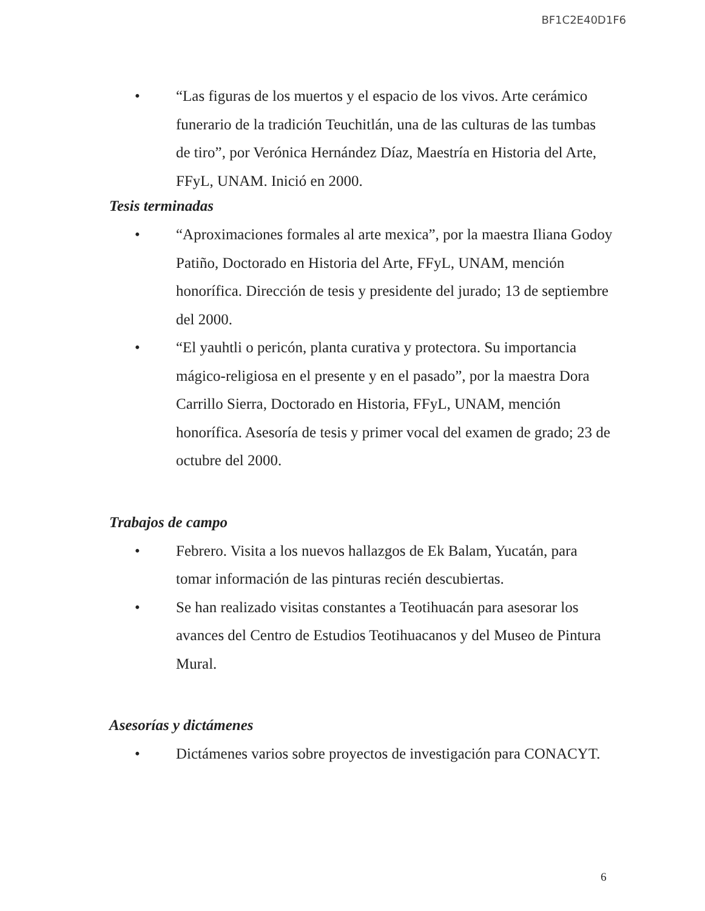BF1C2E40D1F6
• “Las figuras de los muertos y el espacio de los vivos. Arte cerámico funerario de la tradición Teuchitlán, una de las culturas de las tumbas de tiro”, por Verónica Hernández Díaz, Maestría en Historia del Arte, FFyL, UNAM. Inició en 2000.
Tesis terminadas
• “Aproximaciones formales al arte mexica”, por la maestra Iliana Godoy Patiño, Doctorado en Historia del Arte, FFyL, UNAM, mención honorífica. Dirección de tesis y presidente del jurado; 13 de septiembre del 2000.
• “El yauhtli o pericón, planta curativa y protectora. Su importancia mágico-religiosa en el presente y en el pasado”, por la maestra Dora Carrillo Sierra, Doctorado en Historia, FFyL, UNAM, mención honorífica. Asesoría de tesis y primer vocal del examen de grado; 23 de octubre del 2000.
Trabajos de campo
• Febrero. Visita a los nuevos hallazgos de Ek Balam, Yucatán, para tomar información de las pinturas recién descubiertas.
• Se han realizado visitas constantes a Teotihuacán para asesorar los avances del Centro de Estudios Teotihuacanos y del Museo de Pintura Mural.
Asesorías y dictámenes
• Dictámenes varios sobre proyectos de investigación para CONACYT.
6